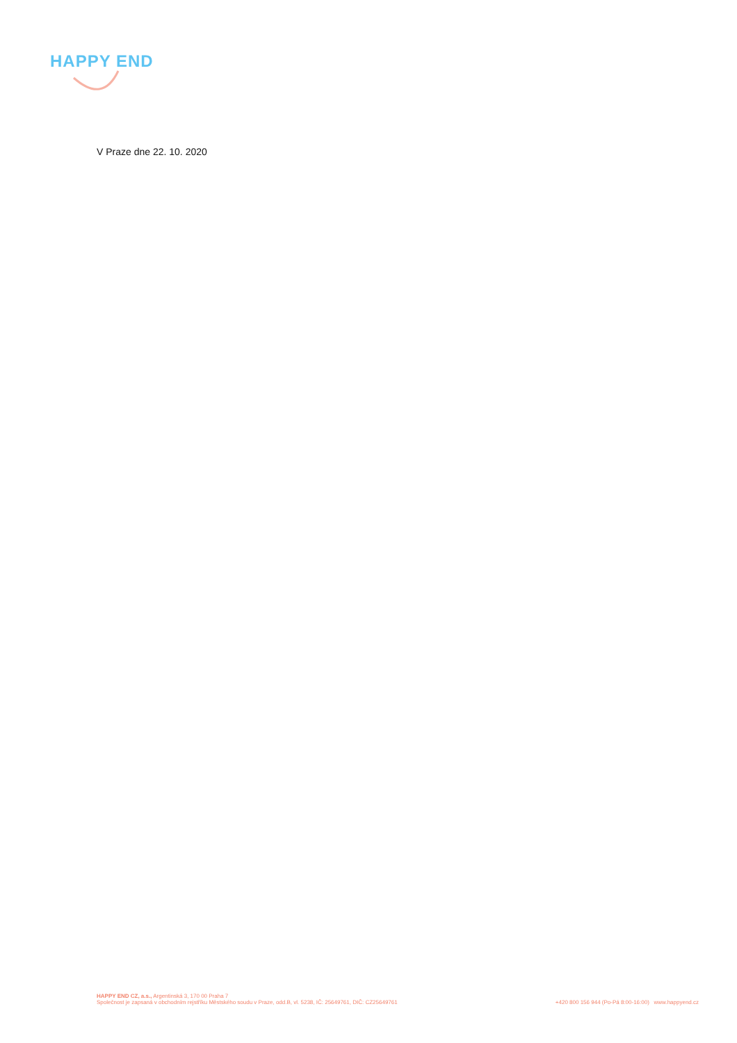HAPPY END
V Praze dne 22. 10. 2020
HAPPY END CZ, a.s., Argentinská 3, 170 00 Praha 7
Společnost je zapsaná v obchodním rejstříku Městského soudu v Praze, odd.B, vl. 5238, IČ: 25649761, DIČ: CZ25649761
+420 800 156 944 (Po-Pá 8:00-16:00) www.happyend.cz